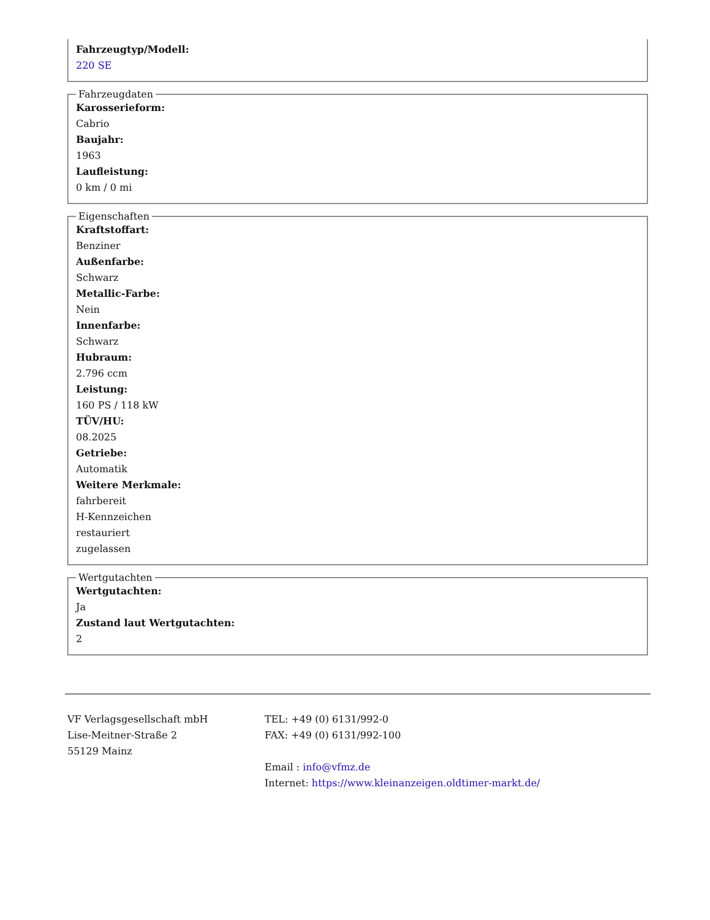Fahrzeugtyp/Modell:
220 SE
Fahrzeugdaten
Karosserieform:
Cabrio
Baujahr:
1963
Laufleistung:
0 km / 0 mi
Eigenschaften
Kraftstoffart:
Benziner
Außenfarbe:
Schwarz
Metallic-Farbe:
Nein
Innenfarbe:
Schwarz
Hubraum:
2.796 ccm
Leistung:
160 PS / 118 kW
TÜV/HU:
08.2025
Getriebe:
Automatik
Weitere Merkmale:
fahrbereit
H-Kennzeichen
restauriert
zugelassen
Wertgutachten
Wertgutachten:
Ja
Zustand laut Wertgutachten:
2
VF Verlagsgesellschaft mbH
Lise-Meitner-Straße 2
55129 Mainz
TEL: +49 (0) 6131/992-0
FAX: +49 (0) 6131/992-100
Email : info@vfmz.de
Internet: https://www.kleinanzeigen.oldtimer-markt.de/